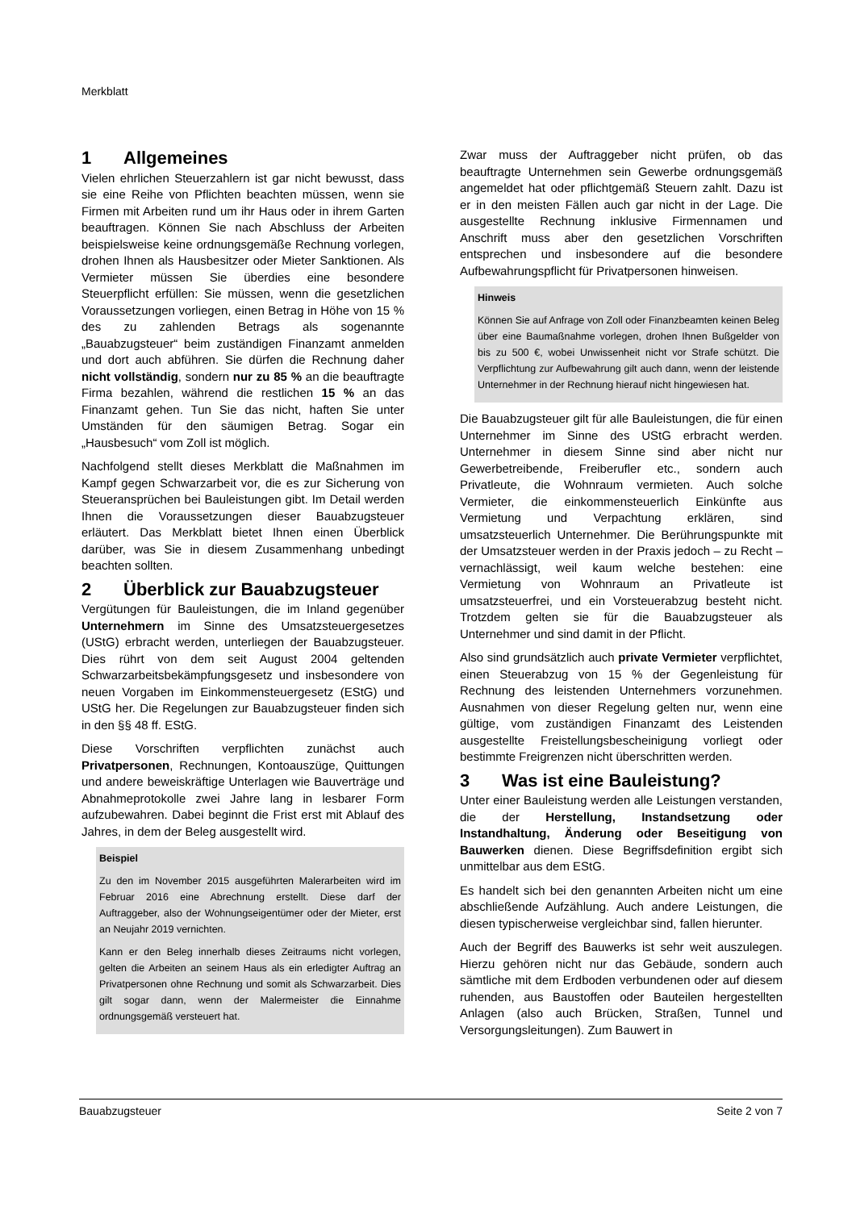Merkblatt
1 Allgemeines
Vielen ehrlichen Steuerzahlern ist gar nicht bewusst, dass sie eine Reihe von Pflichten beachten müssen, wenn sie Firmen mit Arbeiten rund um ihr Haus oder in ihrem Garten beauftragen. Können Sie nach Abschluss der Arbeiten beispielsweise keine ordnungsgemäße Rechnung vorlegen, drohen Ihnen als Hausbesitzer oder Mieter Sanktionen. Als Vermieter müssen Sie überdies eine besondere Steuerpflicht erfüllen: Sie müssen, wenn die gesetzlichen Voraussetzungen vorliegen, einen Betrag in Höhe von 15 % des zu zahlenden Betrags als sogenannte „Bauabzugsteuer“ beim zuständigen Finanzamt anmelden und dort auch abführen. Sie dürfen die Rechnung daher nicht vollständig, sondern nur zu 85 % an die beauftragte Firma bezahlen, während die restlichen 15 % an das Finanzamt gehen. Tun Sie das nicht, haften Sie unter Umständen für den säumigen Betrag. Sogar ein „Hausbesuch“ vom Zoll ist möglich.
Nachfolgend stellt dieses Merkblatt die Maßnahmen im Kampf gegen Schwarzarbeit vor, die es zur Sicherung von Steueransprüchen bei Bauleistungen gibt. Im Detail werden Ihnen die Voraussetzungen dieser Bauabzugsteuer erläutert. Das Merkblatt bietet Ihnen einen Überblick darüber, was Sie in diesem Zusammenhang unbedingt beachten sollten.
2 Überblick zur Bauabzugsteuer
Vergütungen für Bauleistungen, die im Inland gegenüber Unternehmern im Sinne des Umsatzsteuergesetzes (UStG) erbracht werden, unterliegen der Bauabzugsteuer. Dies rührt von dem seit August 2004 geltenden Schwarzarbeitsbekämpfungsgesetz und insbesondere von neuen Vorgaben im Einkommensteuergesetz (EStG) und UStG her. Die Regelungen zur Bauabzugsteuer finden sich in den §§ 48 ff. EStG.
Diese Vorschriften verpflichten zunächst auch Privatpersonen, Rechnungen, Kontoauszüge, Quittungen und andere beweiskräftige Unterlagen wie Bauverträge und Abnahmeprotokolle zwei Jahre lang in lesbarer Form aufzubewahren. Dabei beginnt die Frist erst mit Ablauf des Jahres, in dem der Beleg ausgestellt wird.
Beispiel
Zu den im November 2015 ausgeführten Malerarbeiten wird im Februar 2016 eine Abrechnung erstellt. Diese darf der Auftraggeber, also der Wohnungseigentümer oder der Mieter, erst an Neujahr 2019 vernichten.
Kann er den Beleg innerhalb dieses Zeitraums nicht vorlegen, gelten die Arbeiten an seinem Haus als ein erledigter Auftrag an Privatpersonen ohne Rechnung und somit als Schwarzarbeit. Dies gilt sogar dann, wenn der Malermeister die Einnahme ordnungsgemäß versteuert hat.
Zwar muss der Auftraggeber nicht prüfen, ob das beauftragte Unternehmen sein Gewerbe ordnungsgemäß angemeldet hat oder pflichtgemäß Steuern zahlt. Dazu ist er in den meisten Fällen auch gar nicht in der Lage. Die ausgestellte Rechnung inklusive Firmennamen und Anschrift muss aber den gesetzlichen Vorschriften entsprechen und insbesondere auf die besondere Aufbewahrungspflicht für Privatpersonen hinweisen.
Hinweis
Können Sie auf Anfrage von Zoll oder Finanzbeamten keinen Beleg über eine Baumaßnahme vorlegen, drohen Ihnen Bußgelder von bis zu 500 €, wobei Unwissenheit nicht vor Strafe schützt. Die Verpflichtung zur Aufbewahrung gilt auch dann, wenn der leistende Unternehmer in der Rechnung hierauf nicht hingewiesen hat.
Die Bauabzugsteuer gilt für alle Bauleistungen, die für einen Unternehmer im Sinne des UStG erbracht werden. Unternehmer in diesem Sinne sind aber nicht nur Gewerbetreibende, Freiberufler etc., sondern auch Privatleute, die Wohnraum vermieten. Auch solche Vermieter, die einkommensteuerlich Einkünfte aus Vermietung und Verpachtung erklären, sind umsatzsteuerlich Unternehmer. Die Berührungspunkte mit der Umsatzsteuer werden in der Praxis jedoch – zu Recht – vernachlässigt, weil kaum welche bestehen: eine Vermietung von Wohnraum an Privatleute ist umsatzsteuerfrei, und ein Vorsteuerabzug besteht nicht. Trotzdem gelten sie für die Bauabzugsteuer als Unternehmer und sind damit in der Pflicht.
Also sind grundsätzlich auch private Vermieter verpflichtet, einen Steuerabzug von 15 % der Gegenleistung für Rechnung des leistenden Unternehmers vorzunehmen. Ausnahmen von dieser Regelung gelten nur, wenn eine gültige, vom zuständigen Finanzamt des Leistenden ausgestellte Freistellungsbescheinigung vorliegt oder bestimmte Freigrenzen nicht überschritten werden.
3 Was ist eine Bauleistung?
Unter einer Bauleistung werden alle Leistungen verstanden, die der Herstellung, Instandsetzung oder Instandhaltung, Änderung oder Beseitigung von Bauwerken dienen. Diese Begriffsdefinition ergibt sich unmittelbar aus dem EStG.
Es handelt sich bei den genannten Arbeiten nicht um eine abschließende Aufzählung. Auch andere Leistungen, die diesen typischerweise vergleichbar sind, fallen hierunter.
Auch der Begriff des Bauwerks ist sehr weit auszulegen. Hierzu gehören nicht nur das Gebäude, sondern auch sämtliche mit dem Erdboden verbundenen oder auf diesem ruhenden, aus Baustoffen oder Bauteilen hergestellten Anlagen (also auch Brücken, Straßen, Tunnel und Versorgungsleitungen). Zum Bauwert in
Bauabzugsteuer Seite 2 von 7